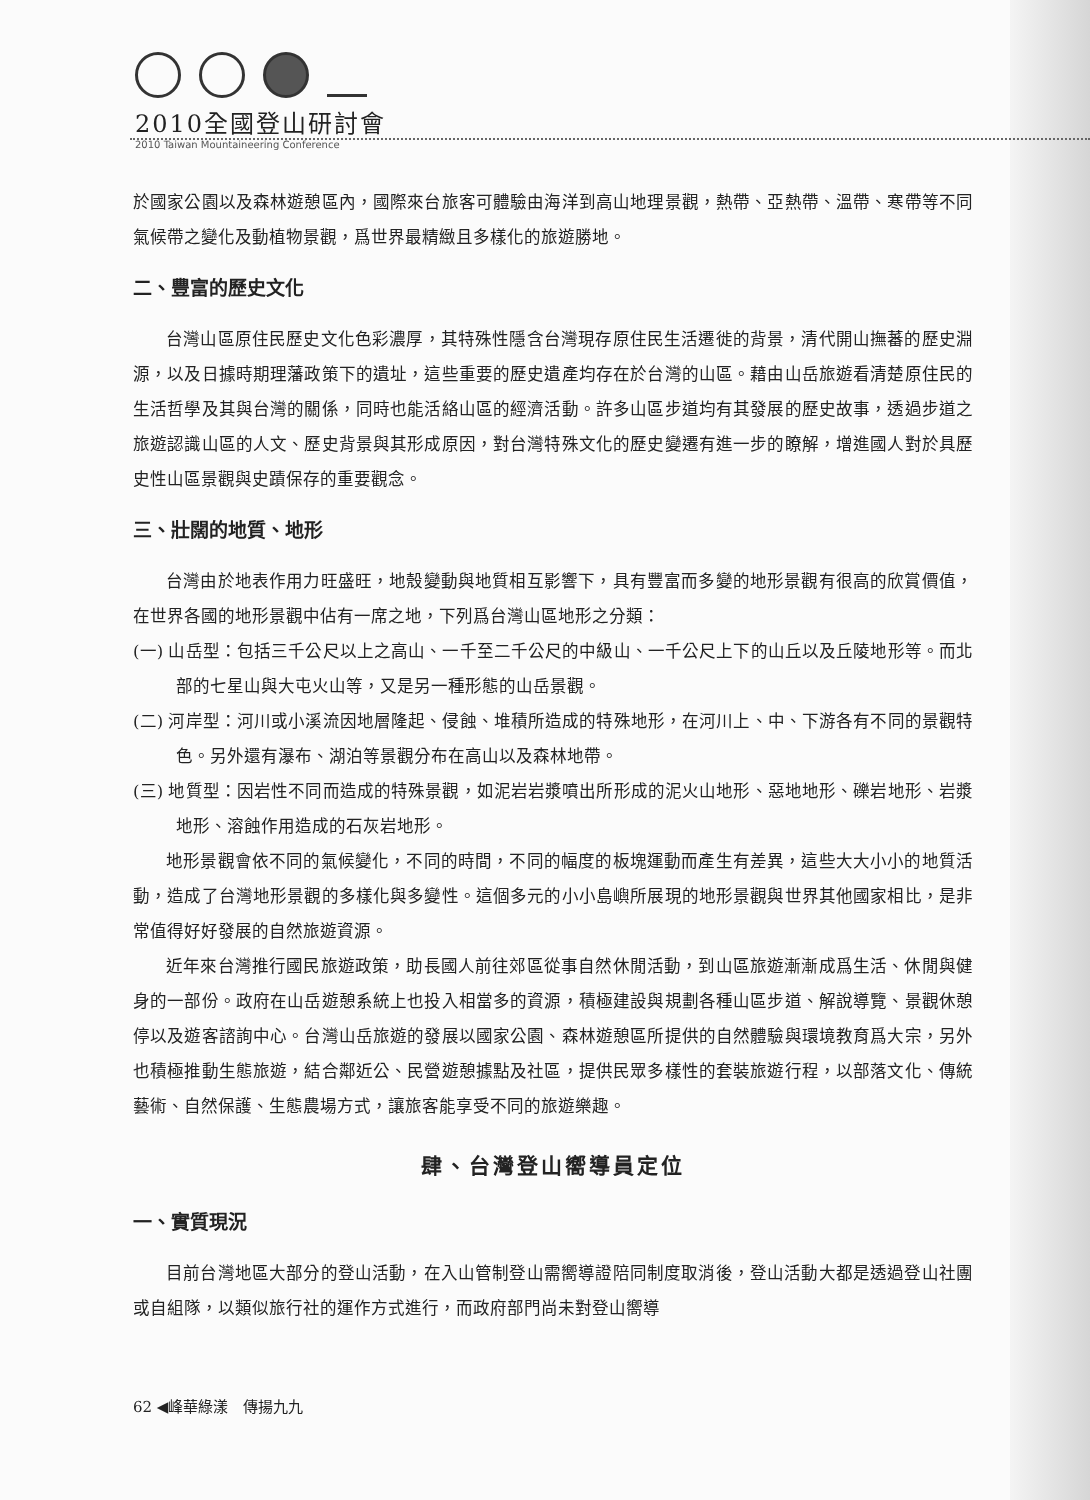2010全國登山研討會
2010 Taiwan Mountaineering Conference
於國家公園以及森林遊憩區內，國際來台旅客可體驗由海洋到高山地理景觀，熱帶、亞熱帶、溫帶、寒帶等不同氣候帶之變化及動植物景觀，爲世界最精緻且多樣化的旅遊勝地。
二、豐富的歷史文化
台灣山區原住民歷史文化色彩濃厚，其特殊性隱含台灣現存原住民生活遷徙的背景，清代開山撫蕃的歷史淵源，以及日據時期理藩政策下的遺址，這些重要的歷史遺產均存在於台灣的山區。藉由山岳旅遊看清楚原住民的生活哲學及其與台灣的關係，同時也能活絡山區的經濟活動。許多山區步道均有其發展的歷史故事，透過步道之旅遊認識山區的人文、歷史背景與其形成原因，對台灣特殊文化的歷史變遷有進一步的瞭解，增進國人對於具歷史性山區景觀與史蹟保存的重要觀念。
三、壯闊的地質、地形
台灣由於地表作用力旺盛旺，地殼變動與地質相互影響下，具有豐富而多變的地形景觀有很高的欣賞價值，在世界各國的地形景觀中佔有一席之地，下列爲台灣山區地形之分類：
(一) 山岳型：包括三千公尺以上之高山、一千至二千公尺的中級山、一千公尺上下的山丘以及丘陵地形等。而北部的七星山與大屯火山等，又是另一種形態的山岳景觀。
(二) 河岸型：河川或小溪流因地層隆起、侵蝕、堆積所造成的特殊地形，在河川上、中、下游各有不同的景觀特色。另外還有瀑布、湖泊等景觀分布在高山以及森林地帶。
(三) 地質型：因岩性不同而造成的特殊景觀，如泥岩岩漿噴出所形成的泥火山地形、惡地地形、礫岩地形、岩漿地形、溶蝕作用造成的石灰岩地形。
地形景觀會依不同的氣候變化，不同的時間，不同的幅度的板塊運動而產生有差異，這些大大小小的地質活動，造成了台灣地形景觀的多樣化與多變性。這個多元的小小島嶼所展現的地形景觀與世界其他國家相比，是非常值得好好發展的自然旅遊資源。
近年來台灣推行國民旅遊政策，助長國人前往郊區從事自然休閒活動，到山區旅遊漸漸成爲生活、休閒與健身的一部份。政府在山岳遊憩系統上也投入相當多的資源，積極建設與規劃各種山區步道、解說導覽、景觀休憩停以及遊客諮詢中心。台灣山岳旅遊的發展以國家公園、森林遊憩區所提供的自然體驗與環境教育爲大宗，另外也積極推動生態旅遊，結合鄰近公、民營遊憩據點及社區，提供民眾多樣性的套裝旅遊行程，以部落文化、傳統藝術、自然保護、生態農場方式，讓旅客能享受不同的旅遊樂趣。
肆、台灣登山嚮導員定位
一、實質現況
目前台灣地區大部分的登山活動，在入山管制登山需嚮導證陪同制度取消後，登山活動大都是透過登山社團或自組隊，以類似旅行社的運作方式進行，而政府部門尚未對登山嚮導
62 ◀峰華綠漾　傳揚九九